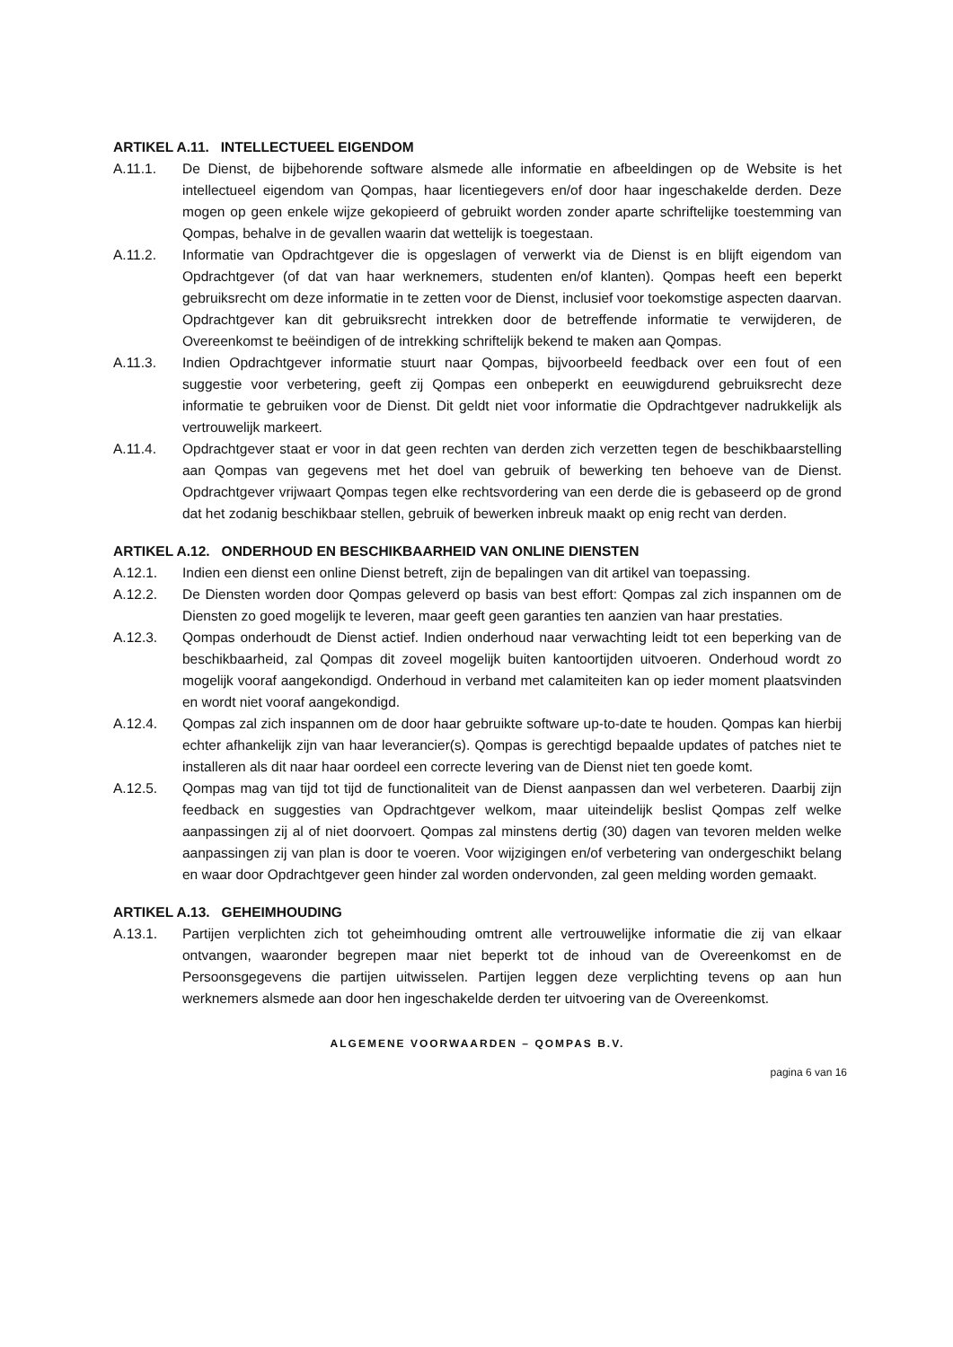ARTIKEL A.11. INTELLECTUEEL EIGENDOM
A.11.1. De Dienst, de bijbehorende software alsmede alle informatie en afbeeldingen op de Website is het intellectueel eigendom van Qompas, haar licentiegevers en/of door haar ingeschakelde derden. Deze mogen op geen enkele wijze gekopieerd of gebruikt worden zonder aparte schriftelijke toestemming van Qompas, behalve in de gevallen waarin dat wettelijk is toegestaan.
A.11.2. Informatie van Opdrachtgever die is opgeslagen of verwerkt via de Dienst is en blijft eigendom van Opdrachtgever (of dat van haar werknemers, studenten en/of klanten). Qompas heeft een beperkt gebruiksrecht om deze informatie in te zetten voor de Dienst, inclusief voor toekomstige aspecten daarvan. Opdrachtgever kan dit gebruiksrecht intrekken door de betreffende informatie te verwijderen, de Overeenkomst te beëindigen of de intrekking schriftelijk bekend te maken aan Qompas.
A.11.3. Indien Opdrachtgever informatie stuurt naar Qompas, bijvoorbeeld feedback over een fout of een suggestie voor verbetering, geeft zij Qompas een onbeperkt en eeuwigdurend gebruiksrecht deze informatie te gebruiken voor de Dienst. Dit geldt niet voor informatie die Opdrachtgever nadrukkelijk als vertrouwelijk markeert.
A.11.4. Opdrachtgever staat er voor in dat geen rechten van derden zich verzetten tegen de beschikbaarstelling aan Qompas van gegevens met het doel van gebruik of bewerking ten behoeve van de Dienst. Opdrachtgever vrijwaart Qompas tegen elke rechtsvordering van een derde die is gebaseerd op de grond dat het zodanig beschikbaar stellen, gebruik of bewerken inbreuk maakt op enig recht van derden.
ARTIKEL A.12. ONDERHOUD EN BESCHIKBAARHEID VAN ONLINE DIENSTEN
A.12.1. Indien een dienst een online Dienst betreft, zijn de bepalingen van dit artikel van toepassing.
A.12.2. De Diensten worden door Qompas geleverd op basis van best effort: Qompas zal zich inspannen om de Diensten zo goed mogelijk te leveren, maar geeft geen garanties ten aanzien van haar prestaties.
A.12.3. Qompas onderhoudt de Dienst actief. Indien onderhoud naar verwachting leidt tot een beperking van de beschikbaarheid, zal Qompas dit zoveel mogelijk buiten kantoortijden uitvoeren. Onderhoud wordt zo mogelijk vooraf aangekondigd. Onderhoud in verband met calamiteiten kan op ieder moment plaatsvinden en wordt niet vooraf aangekondigd.
A.12.4. Qompas zal zich inspannen om de door haar gebruikte software up-to-date te houden. Qompas kan hierbij echter afhankelijk zijn van haar leverancier(s). Qompas is gerechtigd bepaalde updates of patches niet te installeren als dit naar haar oordeel een correcte levering van de Dienst niet ten goede komt.
A.12.5. Qompas mag van tijd tot tijd de functionaliteit van de Dienst aanpassen dan wel verbeteren. Daarbij zijn feedback en suggesties van Opdrachtgever welkom, maar uiteindelijk beslist Qompas zelf welke aanpassingen zij al of niet doorvoert. Qompas zal minstens dertig (30) dagen van tevoren melden welke aanpassingen zij van plan is door te voeren. Voor wijzigingen en/of verbetering van ondergeschikt belang en waar door Opdrachtgever geen hinder zal worden ondervonden, zal geen melding worden gemaakt.
ARTIKEL A.13. GEHEIMHOUDING
A.13.1. Partijen verplichten zich tot geheimhouding omtrent alle vertrouwelijke informatie die zij van elkaar ontvangen, waaronder begrepen maar niet beperkt tot de inhoud van de Overeenkomst en de Persoonsgegevens die partijen uitwisselen. Partijen leggen deze verplichting tevens op aan hun werknemers alsmede aan door hen ingeschakelde derden ter uitvoering van de Overeenkomst.
ALGEMENE VOORWAARDEN – QOMPAS B.V.
pagina 6 van 16